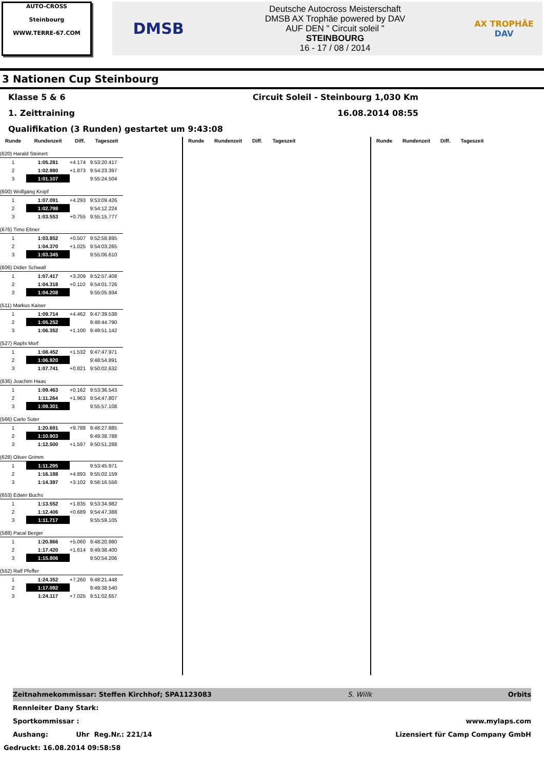AUTO-CROSS
Steinbourg
WWW.TERRE-67.COM
DMSB
Deutsche Autocross Meisterschaft
DMSB AX Trophäe powered by DAV
AUF DEN " Circuit soleil "
STEINBOURG
16 - 17 / 08 / 2014
AX TROPHÄE
DAV
3 Nationen Cup Steinbourg
Klasse 5 & 6 Circuit Soleil - Steinbourg 1,030 Km
1. Zeittraining 16.08.2014 08:55
Qualifikation (3 Runden) gestartet um 9:43:08
| Runde | Rundenzeit | Diff. | Tageszeit |
| --- | --- | --- | --- |
| (620) Harald Steinert | | | |
| 1 | 1:05.281 | +4.174 | 9:53:20.417 |
| 2 | 1:02.980 | +1.873 | 9:54:23.397 |
| 3 | 1:01.107 | | 9:55:24.504 |
| (600) Wolfgang Kropf | | | |
| 1 | 1:07.091 | +4.293 | 9:53:09.426 |
| 2 | 1:02.798 | | 9:54:12.224 |
| 3 | 1:03.553 | +0.755 | 9:55:15.777 |
| (676) Timo Ebner | | | |
| 1 | 1:03.852 | +0.507 | 9:52:58.895 |
| 2 | 1:04.370 | +1.025 | 9:54:03.265 |
| 3 | 1:03.345 | | 9:55:06.610 |
| (606) Didier Schwall | | | |
| 1 | 1:07.417 | +3.209 | 9:52:57.408 |
| 2 | 1:04.318 | +0.110 | 9:54:01.726 |
| 3 | 1:04.208 | | 9:55:05.934 |
| (511) Markus Kaiser | | | |
| 1 | 1:09.714 | +4.462 | 9:47:39.538 |
| 2 | 1:05.252 | | 9:48:44.790 |
| 3 | 1:06.352 | +1.100 | 9:49:51.142 |
| (527) Raphi Morf | | | |
| 1 | 1:08.452 | +1.532 | 9:47:47.971 |
| 2 | 1:06.920 | | 9:48:54.891 |
| 3 | 1:07.741 | +0.821 | 9:50:02.632 |
| (636) Joachim Haas | | | |
| 1 | 1:09.463 | +0.162 | 9:53:36.543 |
| 2 | 1:11.264 | +1.963 | 9:54:47.807 |
| 3 | 1:09.301 | | 9:55:57.108 |
| (566) Carlo Suter | | | |
| 1 | 1:20.691 | +9.788 | 9:48:27.885 |
| 2 | 1:10.903 | | 9:49:38.788 |
| 3 | 1:12.500 | +1.597 | 9:50:51.288 |
| (628) Oliver Grimm | | | |
| 1 | 1:11.295 | | 9:53:45.971 |
| 2 | 1:16.188 | +4.893 | 9:55:02.159 |
| 3 | 1:14.397 | +3.102 | 9:56:16.556 |
| (653) Edwin Buchs | | | |
| 1 | 1:13.552 | +1.835 | 9:53:34.982 |
| 2 | 1:12.406 | +0.689 | 9:54:47.388 |
| 3 | 1:11.717 | | 9:55:59.105 |
| (588) Pacal Berger | | | |
| 1 | 1:20.866 | +5.060 | 9:48:20.980 |
| 2 | 1:17.420 | +1.614 | 9:49:38.400 |
| 3 | 1:15.806 | | 9:50:54.206 |
| (552) Ralf Pfeffer | | | |
| 1 | 1:24.352 | +7.260 | 9:48:21.448 |
| 2 | 1:17.092 | | 9:49:38.540 |
| 3 | 1:24.117 | +7.025 | 9:51:02.657 |
| Runde | Rundenzeit | Diff. | Tageszeit |
| --- | --- | --- | --- |
| Runde | Rundenzeit | Diff. | Tageszeit |
| --- | --- | --- | --- |
Zeitnahmekommissar: Steffen Kirchhof; SPA1123083 S. Willk Orbits
Rennleiter Dany Stark:
Sportkommissar : www.mylaps.com
Aushang: Uhr Reg.Nr.: 221/14 Lizensiert für Camp Company GmbH
Gedruckt: 16.08.2014 09:58:58